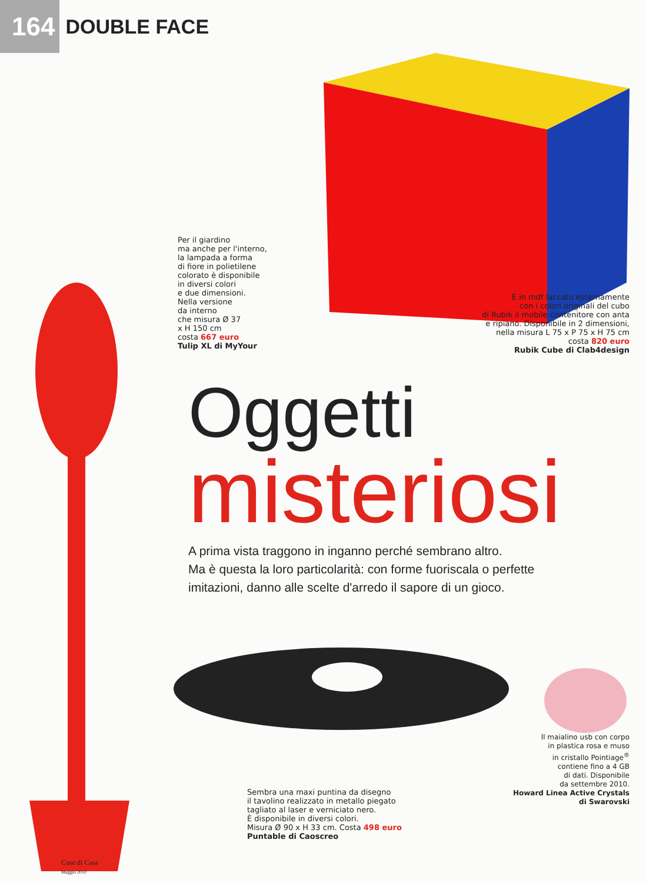164 DOUBLE FACE
Per il giardino
ma anche per l'interno,
la lampada a forma
di fiore in polietilene
colorato è disponibile
in diversi colori
e due dimensioni.
Nella versione
da interno
che misura Ø 37
x H 150 cm
costa 667 euro
Tulip XL di MyYour
È in mdf laccato esternamente
con i colori originali del cubo
di Rubik il mobile contenitore con anta
e ripiano. Disponibile in 2 dimensioni,
nella misura L 75 x P 75 x H 75 cm
costa 820 euro
Rubik Cube di Clab4design
Oggetti
misteriosi
A prima vista traggono in inganno perché sembrano altro.
Ma è questa la loro particolarità: con forme fuoriscala o perfette
imitazioni, danno alle scelte d'arredo il sapore di un gioco.
Il maialino usb con corpo
in plastica rosa e muso
in cristallo Pointiage<sup>®</sup>
contiene fino a 4 GB
di dati. Disponibile
da settembre 2010.
Howard Linea Active Crystals
di Swarovski
Sembra una maxi puntina da disegno
il tavolino realizzato in metallo piegato
tagliato al laser e verniciato nero.
È disponibile in diversi colori.
Misura Ø 90 x H 33 cm. Costa 498 euro
Puntable di Caoscreo
Cose di Casa
Maggio 2010